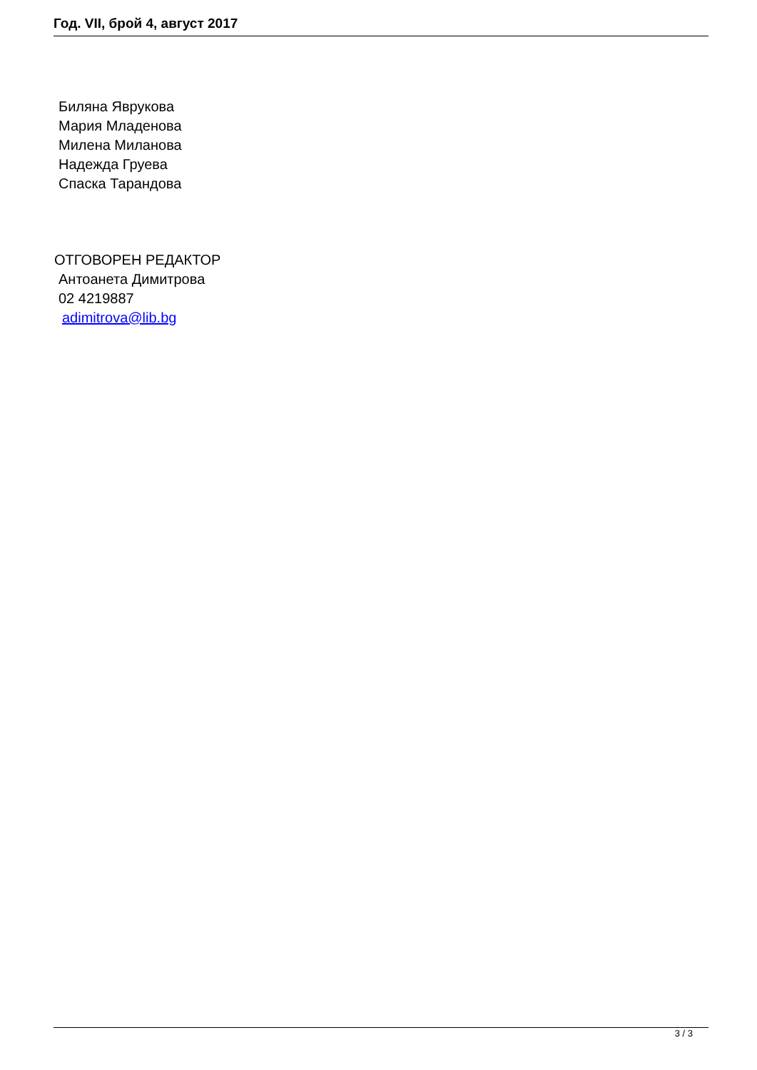Год. VII, брой 4, август 2017
Биляна Яврукова
Мария Младенова
Милена Миланова
Надежда Груева
Спаска Тарандова
ОТГОВОРЕН РЕДАКТОР
Антоанета Димитрова
02 4219887
adimitrova@lib.bg
3 / 3